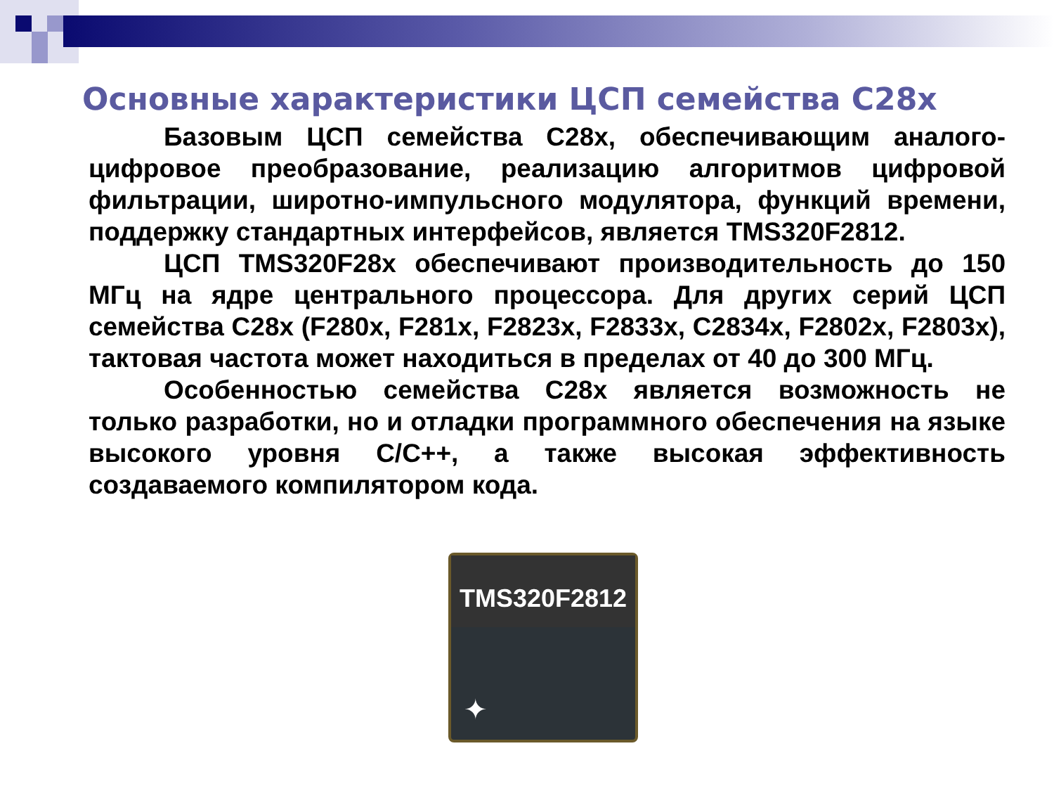Основные характеристики ЦСП семейства С28х
Базовым ЦСП семейства С28х, обеспечивающим аналого-цифровое преобразование, реализацию алгоритмов цифровой фильтрации, широтно-импульсного модулятора, функций времени, поддержку стандартных интерфейсов, является TMS320F2812.
ЦСП TMS320F28x обеспечивают производительность до 150 МГц на ядре центрального процессора. Для других серий ЦСП семейства С28х (F280x, F281x, F2823x, F2833x, C2834x, F2802x, F2803x), тактовая частота может находиться в пределах от 40 до 300 МГц.
Особенностью семейства С28х является возможность не только разработки, но и отладки программного обеспечения на языке высокого уровня С/С++, а также высокая эффективность создаваемого компилятором кода.
TMS320F2812
✦